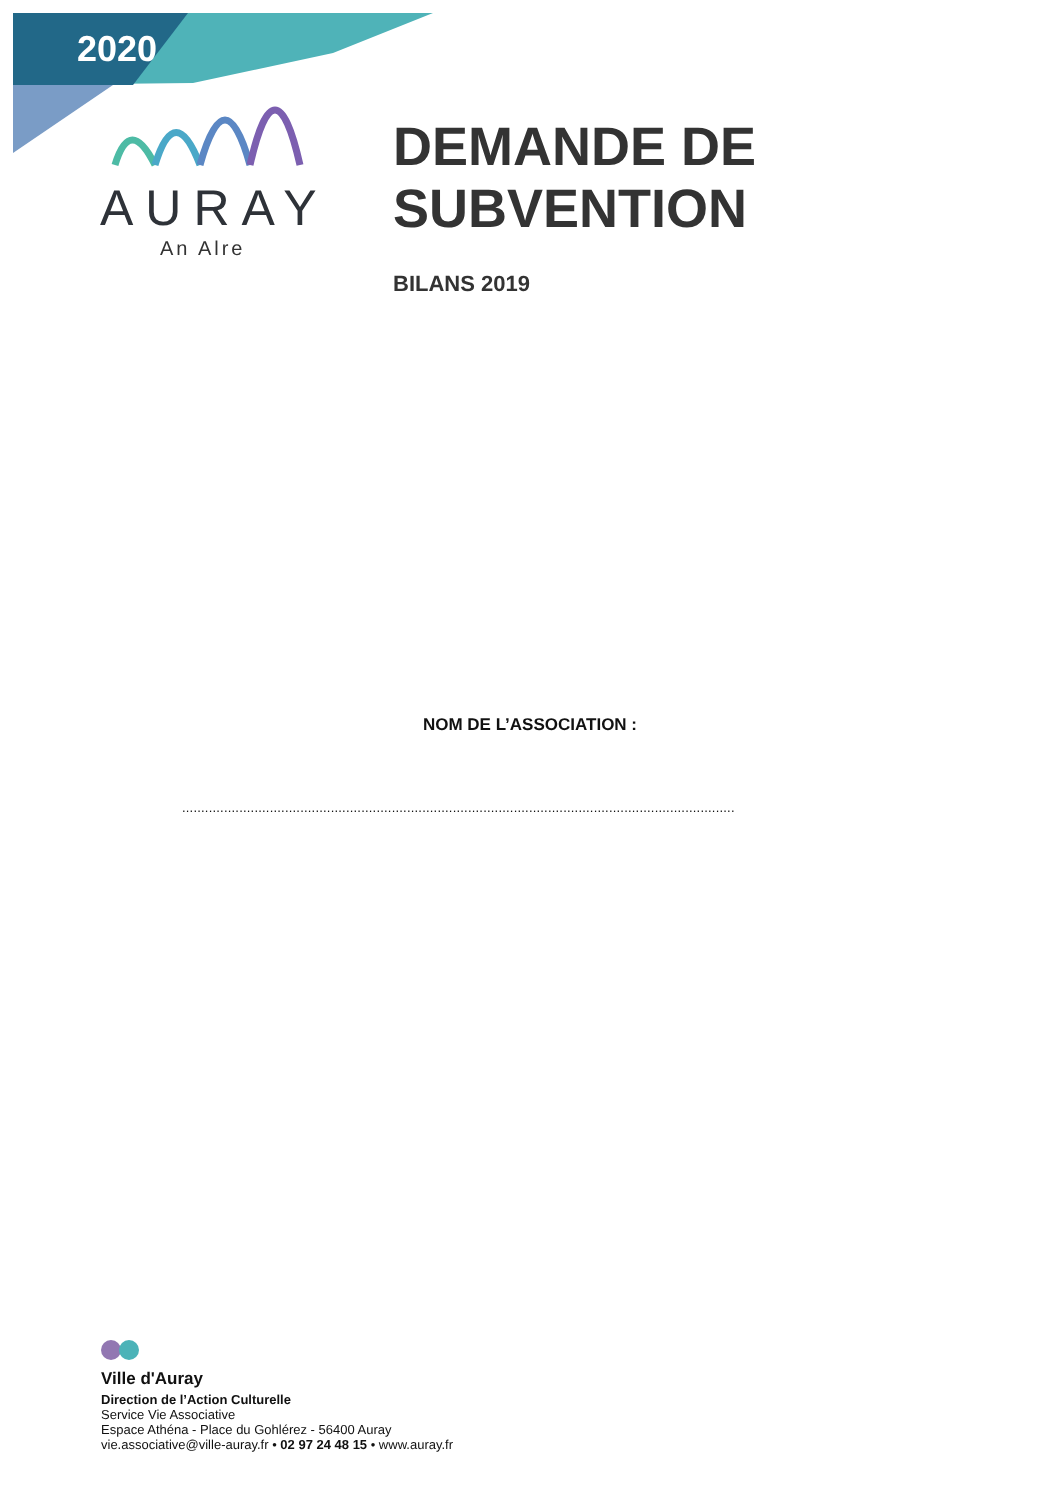2020
AURAY
An Alre
DEMANDE DE
SUBVENTION
BILANS 2019
NOM DE L’ASSOCIATION :
.................................................................................................................................................
Ville d'Auray
Direction de l’Action Culturelle
Service Vie Associative
Espace Athéna - Place du Gohlérez - 56400 Auray
vie.associative@ville-auray.fr • 02 97 24 48 15 • www.auray.fr